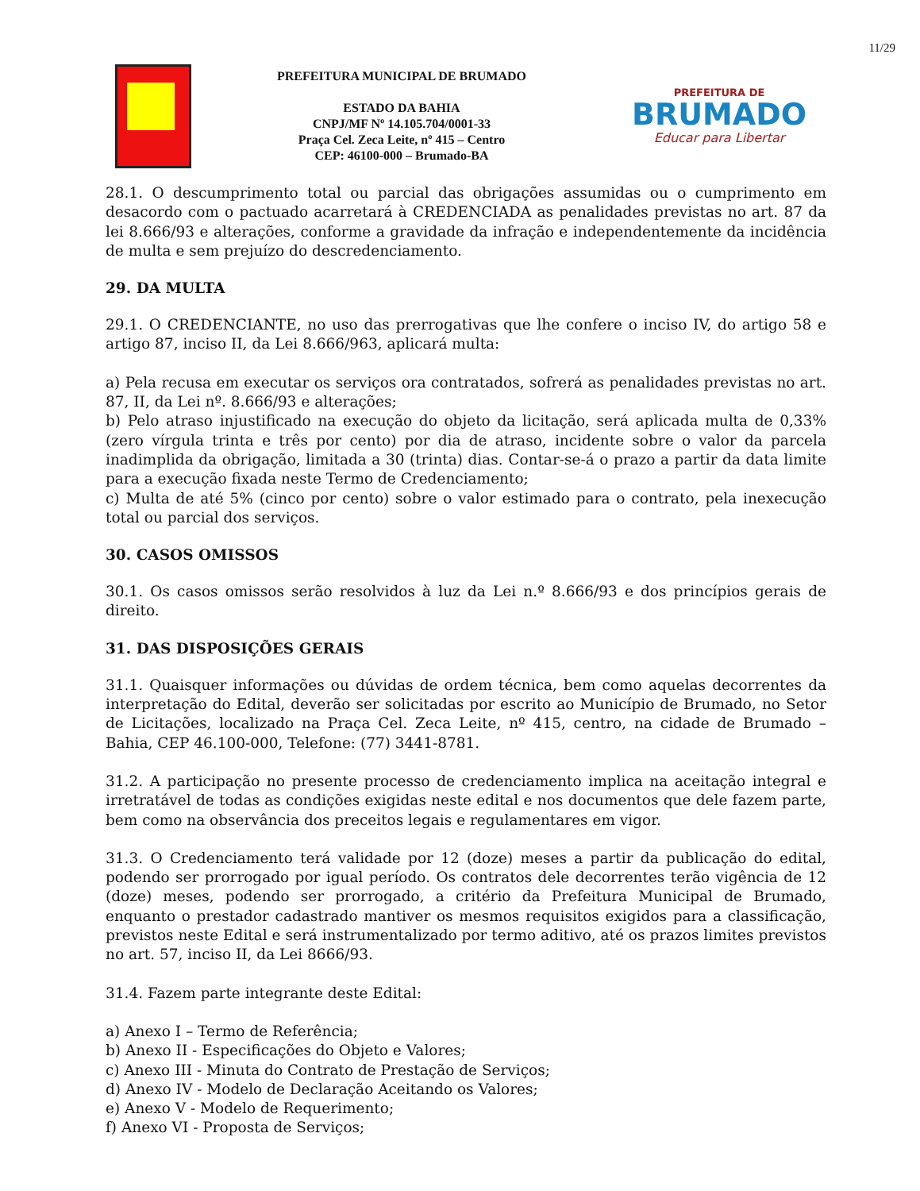11/29
PREFEITURA MUNICIPAL DE BRUMADO
ESTADO DA BAHIA
CNPJ/MF Nº 14.105.704/0001-33
Praça Cel. Zeca Leite, nº 415 – Centro
CEP: 46100-000 – Brumado-BA
PREFEITURA DE
BRUMADO
Educar para Libertar
28.1. O descumprimento total ou parcial das obrigações assumidas ou o cumprimento em desacordo com o pactuado acarretará à CREDENCIADA as penalidades previstas no art. 87 da lei 8.666/93 e alterações, conforme a gravidade da infração e independentemente da incidência de multa e sem prejuízo do descredenciamento.
29. DA MULTA
29.1. O CREDENCIANTE, no uso das prerrogativas que lhe confere o inciso IV, do artigo 58 e artigo 87, inciso II, da Lei 8.666/963, aplicará multa:
a) Pela recusa em executar os serviços ora contratados, sofrerá as penalidades previstas no art. 87, II, da Lei nº. 8.666/93 e alterações;
b) Pelo atraso injustificado na execução do objeto da licitação, será aplicada multa de 0,33% (zero vírgula trinta e três por cento) por dia de atraso, incidente sobre o valor da parcela inadimplida da obrigação, limitada a 30 (trinta) dias. Contar-se-á o prazo a partir da data limite para a execução fixada neste Termo de Credenciamento;
c) Multa de até 5% (cinco por cento) sobre o valor estimado para o contrato, pela inexecução total ou parcial dos serviços.
30. CASOS OMISSOS
30.1. Os casos omissos serão resolvidos à luz da Lei n.º 8.666/93 e dos princípios gerais de direito.
31. DAS DISPOSIÇÕES GERAIS
31.1. Quaisquer informações ou dúvidas de ordem técnica, bem como aquelas decorrentes da interpretação do Edital, deverão ser solicitadas por escrito ao Município de Brumado, no Setor de Licitações, localizado na Praça Cel. Zeca Leite, nº 415, centro, na cidade de Brumado – Bahia, CEP 46.100-000, Telefone: (77) 3441-8781.
31.2. A participação no presente processo de credenciamento implica na aceitação integral e irretratável de todas as condições exigidas neste edital e nos documentos que dele fazem parte, bem como na observância dos preceitos legais e regulamentares em vigor.
31.3. O Credenciamento terá validade por 12 (doze) meses a partir da publicação do edital, podendo ser prorrogado por igual período. Os contratos dele decorrentes terão vigência de 12 (doze) meses, podendo ser prorrogado, a critério da Prefeitura Municipal de Brumado, enquanto o prestador cadastrado mantiver os mesmos requisitos exigidos para a classificação, previstos neste Edital e será instrumentalizado por termo aditivo, até os prazos limites previstos no art. 57, inciso II, da Lei 8666/93.
31.4. Fazem parte integrante deste Edital:
a) Anexo I – Termo de Referência;
b) Anexo II - Especificações do Objeto e Valores;
c) Anexo III - Minuta do Contrato de Prestação de Serviços;
d) Anexo IV - Modelo de Declaração Aceitando os Valores;
e) Anexo V - Modelo de Requerimento;
f) Anexo VI - Proposta de Serviços;